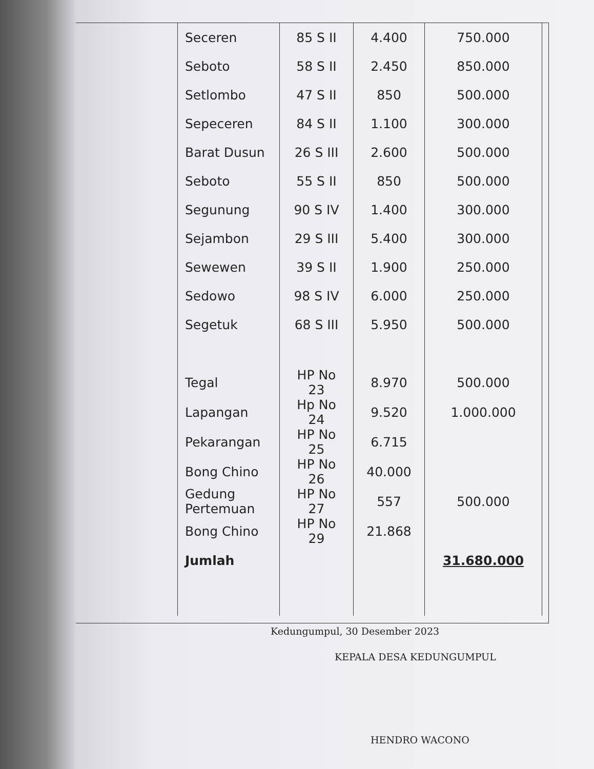| Seceren | 85 S II | 4.400 | 750.000 |
| Seboto | 58 S II | 2.450 | 850.000 |
| Setlombo | 47 S II | 850 | 500.000 |
| Sepeceren | 84 S II | 1.100 | 300.000 |
| Barat Dusun | 26 S III | 2.600 | 500.000 |
| Seboto | 55 S II | 850 | 500.000 |
| Segunung | 90 S IV | 1.400 | 300.000 |
| Sejambon | 29 S III | 5.400 | 300.000 |
| Sewewen | 39 S II | 1.900 | 250.000 |
| Sedowo | 98 S IV | 6.000 | 250.000 |
| Segetuk | 68 S III | 5.950 | 500.000 |
| Tegal | HP No 23 | 8.970 | 500.000 |
| Lapangan | Hp No 24 | 9.520 | 1.000.000 |
| Pekarangan | HP No 25 | 6.715 | |
| Bong Chino | HP No 26 | 40.000 | |
| Gedung Pertemuan | HP No 27 | 557 | 500.000 |
| Bong Chino | HP No 29 | 21.868 | |
| Jumlah | | | 31.680.000 |
Kedungumpul, 30 Desember 2023
KEPALA DESA KEDUNGUMPUL
HENDRO WACONO